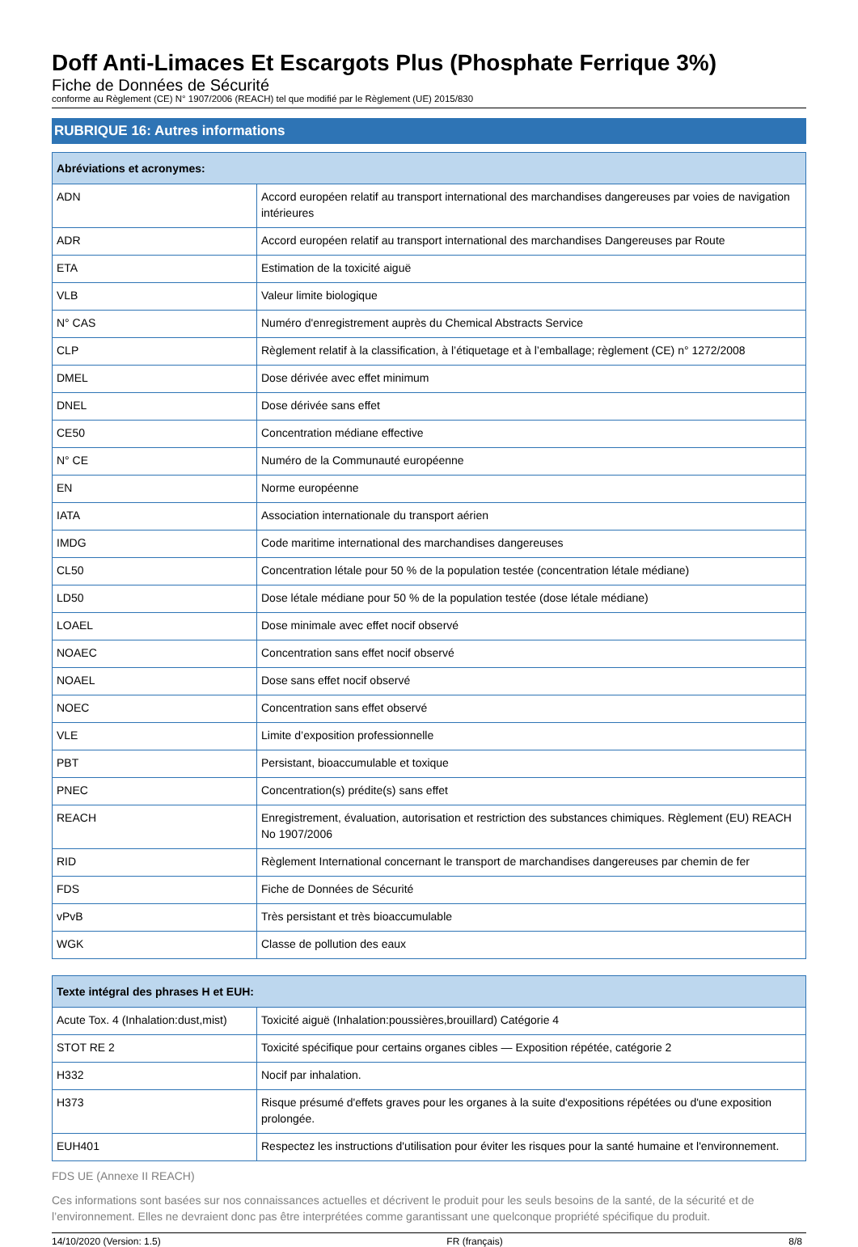Doff Anti-Limaces Et Escargots Plus (Phosphate Ferrique 3%)
Fiche de Données de Sécurité
conforme au Règlement (CE) N° 1907/2006 (REACH) tel que modifié par le Règlement (UE) 2015/830
RUBRIQUE 16: Autres informations
| Abréviations et acronymes: | |
| --- | --- |
| ADN | Accord européen relatif au transport international des marchandises dangereuses par voies de navigation intérieures |
| ADR | Accord européen relatif au transport international des marchandises Dangereuses par Route |
| ETA | Estimation de la toxicité aiguë |
| VLB | Valeur limite biologique |
| N° CAS | Numéro d'enregistrement auprès du Chemical Abstracts Service |
| CLP | Règlement relatif à la classification, à l’étiquetage et à l’emballage; règlement (CE) n° 1272/2008 |
| DMEL | Dose dérivée avec effet minimum |
| DNEL | Dose dérivée sans effet |
| CE50 | Concentration médiane effective |
| N° CE | Numéro de la Communauté européenne |
| EN | Norme européenne |
| IATA | Association internationale du transport aérien |
| IMDG | Code maritime international des marchandises dangereuses |
| CL50 | Concentration létale pour 50 % de la population testée (concentration létale médiane) |
| LD50 | Dose létale médiane pour 50 % de la population testée (dose létale médiane) |
| LOAEL | Dose minimale avec effet nocif observé |
| NOAEC | Concentration sans effet nocif observé |
| NOAEL | Dose sans effet nocif observé |
| NOEC | Concentration sans effet observé |
| VLE | Limite d’exposition professionnelle |
| PBT | Persistant, bioaccumulable et toxique |
| PNEC | Concentration(s) prédite(s) sans effet |
| REACH | Enregistrement, évaluation, autorisation et restriction des substances chimiques. Règlement (EU) REACH No 1907/2006 |
| RID | Règlement International concernant le transport de marchandises dangereuses par chemin de fer |
| FDS | Fiche de Données de Sécurité |
| vPvB | Très persistant et très bioaccumulable |
| WGK | Classe de pollution des eaux |
| Texte intégral des phrases H et EUH: | |
| --- | --- |
| Acute Tox. 4 (Inhalation:dust,mist) | Toxicité aiguë (Inhalation:poussières,brouillard) Catégorie 4 |
| STOT RE 2 | Toxicité spécifique pour certains organes cibles — Exposition répétée, catégorie 2 |
| H332 | Nocif par inhalation. |
| H373 | Risque présumé d'effets graves pour les organes à la suite d'expositions répétées ou d'une exposition prolongée. |
| EUH401 | Respectez les instructions d'utilisation pour éviter les risques pour la santé humaine et l'environnement. |
FDS UE (Annexe II REACH)
Ces informations sont basées sur nos connaissances actuelles et décrivent le produit pour les seuls besoins de la santé, de la sécurité et de l’environnement. Elles ne devraient donc pas être interprétées comme garantissant une quelconque propriété spécifique du produit.
14/10/2020 (Version: 1.5) FR (français) 8/8